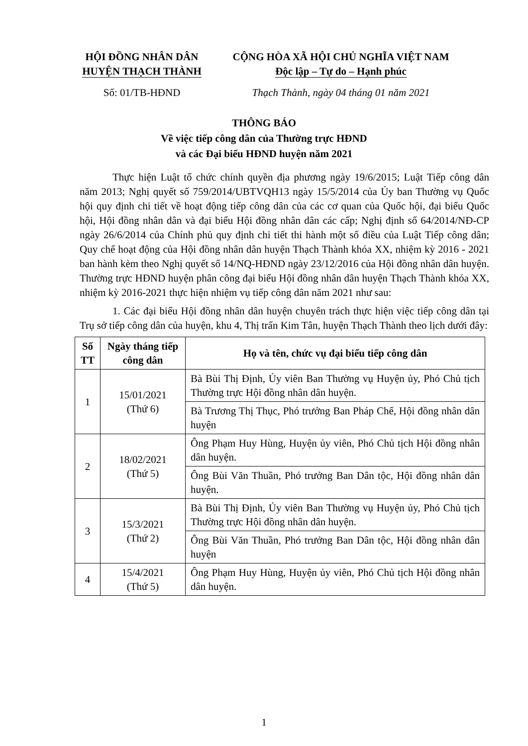HỘI ĐỒNG NHÂN DÂN
HUYỆN THẠCH THÀNH
Số: 01/TB-HĐND
CỘNG HÒA XÃ HỘI CHỦ NGHĨA VIỆT NAM
Độc lập – Tự do – Hạnh phúc
Thạch Thành, ngày 04 tháng 01 năm 2021
THÔNG BÁO
Về việc tiếp công dân của Thường trực HĐND
và các Đại biểu HĐND huyện năm 2021
Thực hiện Luật tổ chức chính quyền địa phương ngày 19/6/2015; Luật Tiếp công dân năm 2013; Nghị quyết số 759/2014/UBTVQH13 ngày 15/5/2014 của Ủy ban Thường vụ Quốc hội quy định chi tiết về hoạt động tiếp công dân của các cơ quan của Quốc hội, đại biểu Quốc hội, Hội đồng nhân dân và đại biểu Hội đồng nhân dân các cấp; Nghị định số 64/2014/NĐ-CP ngày 26/6/2014 của Chính phủ quy định chi tiết thi hành một số điều của Luật Tiếp công dân; Quy chế hoạt động của Hội đồng nhân dân huyện Thạch Thành khóa XX, nhiệm kỳ 2016 - 2021 ban hành kèm theo Nghị quyết số 14/NQ-HĐND ngày 23/12/2016 của Hội đồng nhân dân huyện. Thường trực HĐND huyện phân công đại biểu Hội đồng nhân dân huyện Thạch Thành khóa XX, nhiệm kỳ 2016-2021 thực hiện nhiệm vụ tiếp công dân năm 2021 như sau:
1. Các đại biểu Hội đồng nhân dân huyện chuyên trách thực hiện việc tiếp công dân tại Trụ sở tiếp công dân của huyện, khu 4, Thị trấn Kim Tân, huyện Thạch Thành theo lịch dưới đây:
| Số TT | Ngày tháng tiếp công dân | Họ và tên, chức vụ đại biểu tiếp công dân |
| --- | --- | --- |
| 1 | 15/01/2021 (Thứ 6) | Bà Bùi Thị Định, Ủy viên Ban Thường vụ Huyện ủy, Phó Chủ tịch Thường trực Hội đồng nhân dân huyện. |
| | | Bà Trương Thị Thục, Phó trưởng Ban Pháp Chế, Hội đồng nhân dân huyện |
| 2 | 18/02/2021 (Thứ 5) | Ông Phạm Huy Hùng, Huyện ủy viên, Phó Chủ tịch Hội đồng nhân dân huyện. |
| | | Ông Bùi Văn Thuần, Phó trưởng Ban Dân tộc, Hội đồng nhân dân huyện. |
| 3 | 15/3/2021 (Thứ 2) | Bà Bùi Thị Định, Ủy viên Ban Thường vụ Huyện ủy, Phó Chủ tịch Thường trực Hội đồng nhân dân huyện. |
| | | Ông Bùi Văn Thuần, Phó trưởng Ban Dân tộc, Hội đồng nhân dân huyện |
| 4 | 15/4/2021 (Thứ 5) | Ông Phạm Huy Hùng, Huyện ủy viên, Phó Chủ tịch Hội đồng nhân dân huyện. |
1